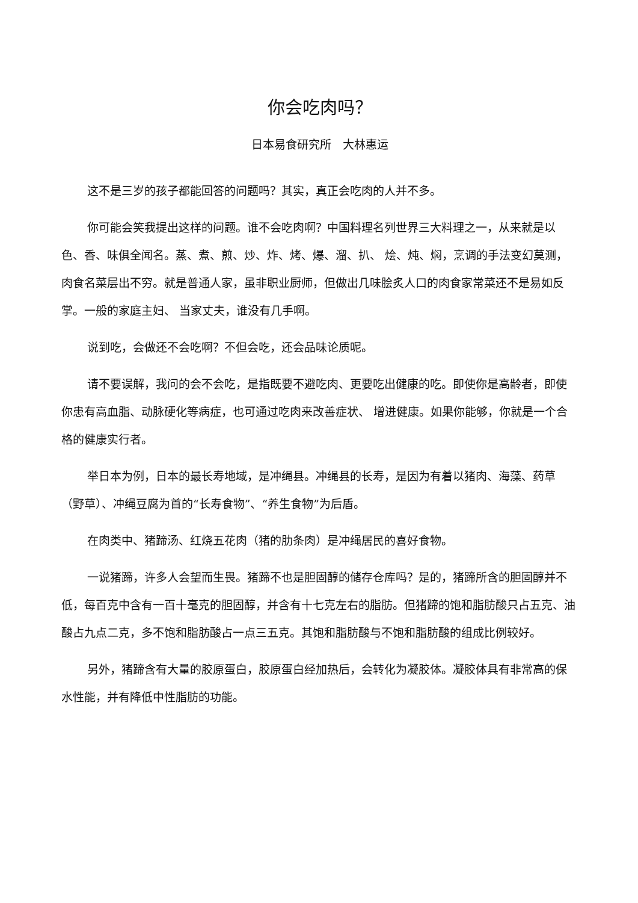你会吃肉吗？
日本易食研究所　大林惠运
这不是三岁的孩子都能回答的问题吗？其实，真正会吃肉的人并不多。
你可能会笑我提出这样的问题。谁不会吃肉啊？中国料理名列世界三大料理之一，从来就是以色、香、味俱全闻名。蒸、煮、煎、炒、炸、烤、爆、溜、扒、 烩、炖、焖，烹调的手法变幻莫测，肉食名菜层出不穷。就是普通人家，虽非职业厨师，但做出几味脍炙人口的肉食家常菜还不是易如反掌。一般的家庭主妇、 当家丈夫，谁没有几手啊。
说到吃，会做还不会吃啊？不但会吃，还会品味论质呢。
请不要误解，我问的会不会吃，是指既要不避吃肉、更要吃出健康的吃。即使你是高龄者，即使你患有高血脂、动脉硬化等病症，也可通过吃肉来改善症状、 增进健康。如果你能够，你就是一个合格的健康实行者。
举日本为例，日本的最长寿地域，是冲绳县。冲绳县的长寿，是因为有着以猪肉、海藻、药草（野草）、冲绳豆腐为首的“长寿食物”、“养生食物”为后盾。
在肉类中、猪蹄汤、红烧五花肉（猪的肋条肉）是冲绳居民的喜好食物。
一说猪蹄，许多人会望而生畏。猪蹄不也是胆固醇的储存仓库吗？是的，猪蹄所含的胆固醇并不低，每百克中含有一百十毫克的胆固醇，并含有十七克左右的脂肪。但猪蹄的饱和脂肪酸只占五克、油酸占九点二克，多不饱和脂肪酸占一点三五克。其饱和脂肪酸与不饱和脂肪酸的组成比例较好。
另外，猪蹄含有大量的胶原蛋白，胶原蛋白经加热后，会转化为凝胶体。凝胶体具有非常高的保水性能，并有降低中性脂肪的功能。